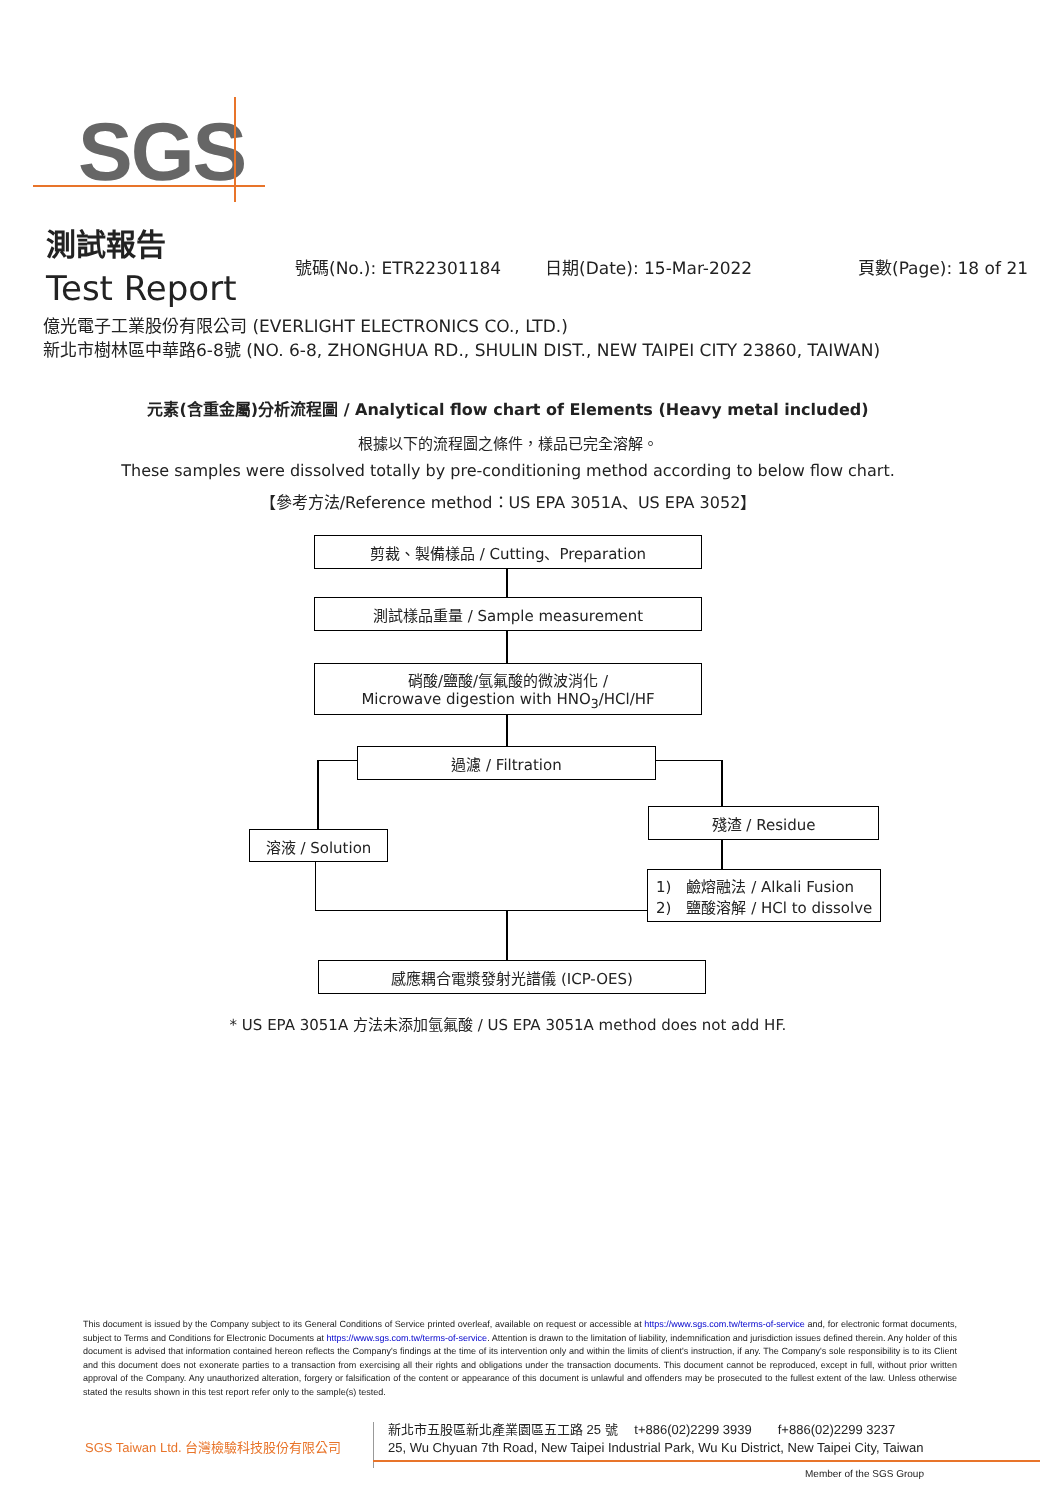SGS
測試報告
Test Report
號碼(No.): ETR22301184 日期(Date): 15-Mar-2022 頁數(Page): 18 of 21
億光電子工業股份有限公司 (EVERLIGHT ELECTRONICS CO., LTD.)
新北市樹林區中華路6-8號 (NO. 6-8, ZHONGHUA RD., SHULIN DIST., NEW TAIPEI CITY 23860, TAIWAN)
元素(含重金屬)分析流程圖 / Analytical flow chart of Elements (Heavy metal included)
根據以下的流程圖之條件，樣品已完全溶解。
These samples were dissolved totally by pre-conditioning method according to below flow chart.
【參考方法/Reference method：US EPA 3051A、US EPA 3052】
剪裁、製備樣品 / Cutting、Preparation
測試樣品重量 / Sample measurement
硝酸/鹽酸/氫氟酸的微波消化 /
Microwave digestion with HNO<sub>3</sub>/HCl/HF
過濾 / Filtration
殘渣 / Residue
溶液 / Solution
1)　鹼熔融法 / Alkali Fusion
2)　鹽酸溶解 / HCl to dissolve
感應耦合電漿發射光譜儀 (ICP-OES)
* US EPA 3051A 方法未添加氫氟酸 / US EPA 3051A method does not add HF.
This document is issued by the Company subject to its General Conditions of Service printed overleaf, available on request or accessible at https://www.sgs.com.tw/terms-of-service and, for electronic format documents, subject to Terms and Conditions for Electronic Documents at https://www.sgs.com.tw/terms-of-service. Attention is drawn to the limitation of liability, indemnification and jurisdiction issues defined therein. Any holder of this document is advised that information contained hereon reflects the Company's findings at the time of its intervention only and within the limits of client's instruction, if any. The Company's sole responsibility is to its Client and this document does not exonerate parties to a transaction from exercising all their rights and obligations under the transaction documents. This document cannot be reproduced, except in full, without prior written approval of the Company. Any unauthorized alteration, forgery or falsification of the content or appearance of this document is unlawful and offenders may be prosecuted to the fullest extent of the law. Unless otherwise stated the results shown in this test report refer only to the sample(s) tested.
SGS Taiwan Ltd. 台灣檢驗科技股份有限公司
新北市五股區新北產業園區五工路 25 號 　t+886(02)2299 3939　　f+886(02)2299 3237
25, Wu Chyuan 7th Road, New Taipei Industrial Park, Wu Ku District, New Taipei City, Taiwan
Member of the SGS Group